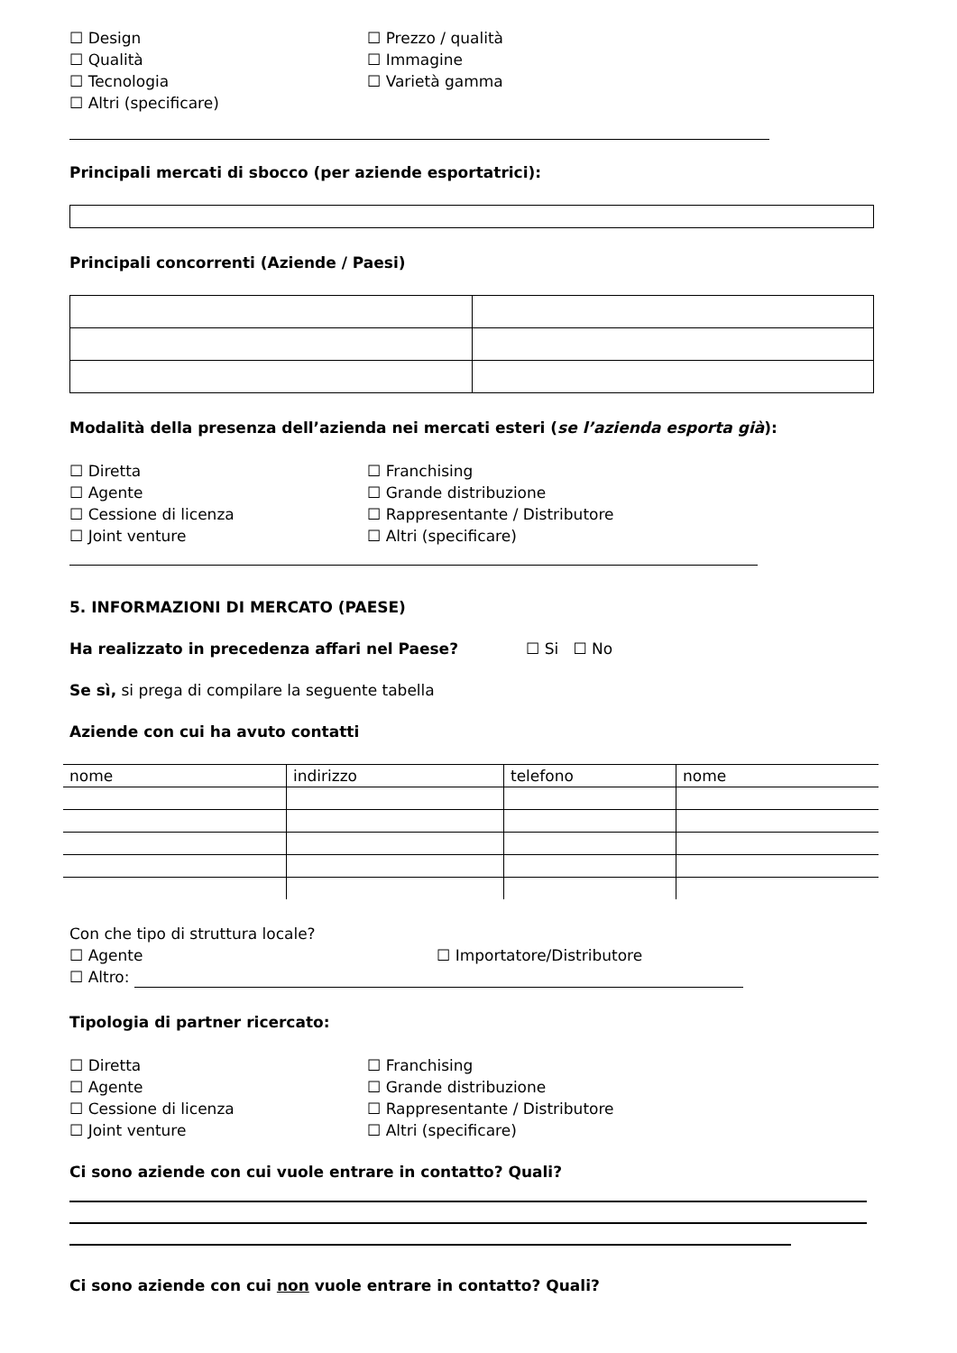☐ Design ☐ Prezzo / qualità
☐ Qualità ☐ Immagine
☐ Tecnologia ☐ Varietà gamma
☐ Altri (specificare)
Principali mercati di sbocco (per aziende esportatrici):
Principali concorrenti (Aziende / Paesi)
Modalità della presenza dell’azienda nei mercati esteri (se l’azienda esporta già):
☐ Diretta ☐ Franchising
☐ Agente ☐ Grande distribuzione
☐ Cessione di licenza ☐ Rappresentante / Distributore
☐ Joint venture ☐ Altri (specificare)
5. INFORMAZIONI DI MERCATO (PAESE)
Ha realizzato in precedenza affari nel Paese? ☐ Si ☐ No
Se sì, si prega di compilare la seguente tabella
Aziende con cui ha avuto contatti
| nome | indirizzo | telefono | nome |
Con che tipo di struttura locale?
☐ Agente ☐ Importatore/Distributore
☐ Altro:
Tipologia di partner ricercato:
☐ Diretta ☐ Franchising
☐ Agente ☐ Grande distribuzione
☐ Cessione di licenza ☐ Rappresentante / Distributore
☐ Joint venture ☐ Altri (specificare)
Ci sono aziende con cui vuole entrare in contatto? Quali?
Ci sono aziende con cui non vuole entrare in contatto? Quali?